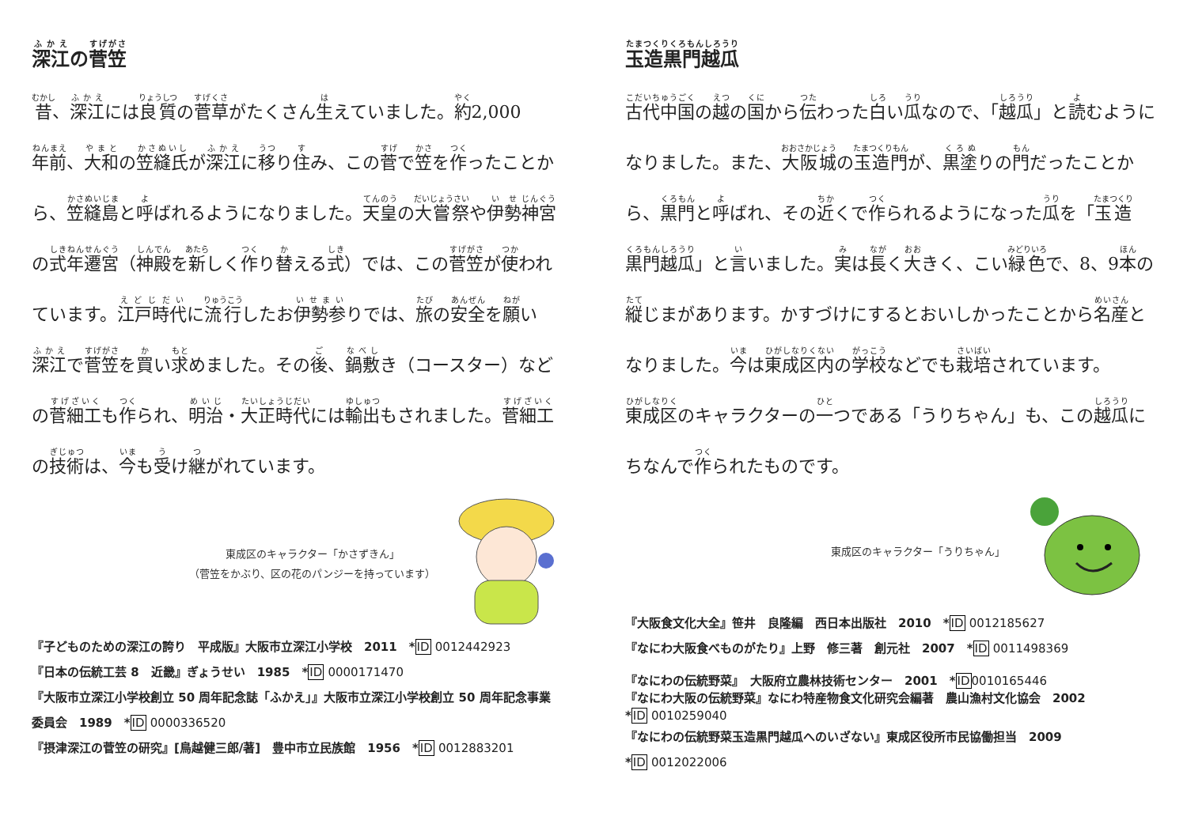深江の菅笠
昔、深江には良質の菅草がたくさん生えていました。約2,000年前、大和の笠縫氏が深江に移り住み、この菅で笠を作ったことから、笠縫島と呼ばれるようになりました。天皇の大嘗祭や伊勢神宮の式年遷宮（神殿を新しく作り替える式）では、この菅笠が使われています。江戸時代に流行したお伊勢参りでは、旅の安全を願い深江で菅笠を買い求めました。その後、鍋敷き（コースター）などの菅細工も作られ、明治・大正時代には輸出もされました。菅細工の技術は、今も受け継がれています。
東成区のキャラクター「かさずきん」
（菅笠をかぶり、区の花のパンジーを持っています）
『子どものための深江の誇り　平成版』大阪市立深江小学校　2011　*ID 0012442923
『日本の伝統工芸 8　近畿』ぎょうせい　1985　*ID 0000171470
『大阪市立深江小学校創立 50 周年記念誌「ふかえ」』大阪市立深江小学校創立 50 周年記念事業委員会　1989　*ID 0000336520
『摂津深江の菅笠の研究』[鳥越健三郎/著]　豊中市立民族館　1956　*ID 0012883201
玉造黒門越瓜
古代中国の越の国から伝わった白い瓜なので、「越瓜」と読むようになりました。また、大阪城の玉造門が、黒塗りの門だったことから、黒門と呼ばれ、その近くで作られるようになった瓜を「玉造黒門越瓜」と言いました。実は長く大きく、こい緑色で、8、9本の縦じまがあります。かすづけにするとおいしかったことから名産となりました。今は東成区内の学校などでも栽培されています。東成区のキャラクターの一つである「うりちゃん」も、この越瓜にちなんで作られたものです。
東成区のキャラクター「うりちゃん」
『大阪食文化大全』笹井　良隆編　西日本出版社　2010　*ID 0012185627
『なにわ大阪食べものがたり』上野　修三著　創元社　2007　*ID 0011498369
『なにわの伝統野菜』　大阪府立農林技術センター　2001　*ID 0010165446
『なにわ大阪の伝統野菜』なにわ特産物食文化研究会編著　農山漁村文化協会　2002
*ID 0010259040
『なにわの伝統野菜玉造黒門越瓜へのいざない』東成区役所市民協働担当　2009
*ID 0012022006